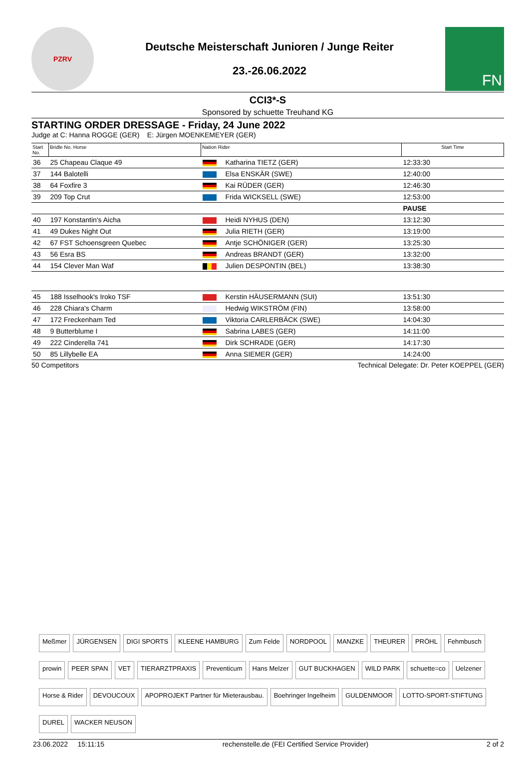PZRV
Deutsche Meisterschaft Junioren / Junge Reiter
23.-26.06.2022
FN
CCI3*-S
Sponsored by schuette Treuhand KG
STARTING ORDER DRESSAGE - Friday, 24 June 2022
Judge at C: Hanna ROGGE (GER) E: Jürgen MOENKEMEYER (GER)
| Start No. | Bridle No. Horse | Nation Rider | | Start Time |
| --- | --- | --- | --- | --- |
| 36 | 25 Chapeau Claque 49 | | Katharina TIETZ (GER) | 12:33:30 |
| 37 | 144 Balotelli | | Elsa ENSKÄR (SWE) | 12:40:00 |
| 38 | 64 Foxfire 3 | | Kai RÜDER (GER) | 12:46:30 |
| 39 | 209 Top Crut | | Frida WICKSELL (SWE) | 12:53:00 |
| | | | | PAUSE |
| 40 | 197 Konstantin's Aicha | | Heidi NYHUS (DEN) | 13:12:30 |
| 41 | 49 Dukes Night Out | | Julia RIETH (GER) | 13:19:00 |
| 42 | 67 FST Schoensgreen Quebec | | Antje SCHÖNIGER (GER) | 13:25:30 |
| 43 | 56 Esra BS | | Andreas BRANDT (GER) | 13:32:00 |
| 44 | 154 Clever Man Waf | | Julien DESPONTIN (BEL) | 13:38:30 |
| 45 | 188 Isselhook's Iroko TSF | | Kerstin HÄUSERMANN (SUI) | 13:51:30 |
| 46 | 228 Chiara's Charm | | Hedwig WIKSTRÖM (FIN) | 13:58:00 |
| 47 | 172 Freckenham Ted | | Viktoria CARLERBÄCK (SWE) | 14:04:30 |
| 48 | 9 Butterblume I | | Sabrina LABES (GER) | 14:11:00 |
| 49 | 222 Cinderella 741 | | Dirk SCHRADE (GER) | 14:17:30 |
| 50 | 85 Lillybelle EA | | Anna SIEMER (GER) | 14:24:00 |
50 Competitors Technical Delegate: Dr. Peter KOEPPEL (GER)
Meßmer JÜRGENSEN DIGI SPORTS KLEENE HAMBURG Zum Felde NORDPOOL MANZKE THEURER PRÖHL Fehmbusch prowin PEER SPAN VET TIERARZTPRAXIS Preventicum Hans Melzer GUT BUCKHAGEN WILD PARK schuette=co Uelzener Horse & Rider DEVOUCOUX APOPROJEKT Partner für Mieterausbau. Boehringer Ingelheim GULDENMOOR LOTTO-SPORT-STIFTUNG DUREL WACKER NEUSON
23.06.2022 15:11:15 rechenstelle.de (FEI Certified Service Provider) 2 of 2